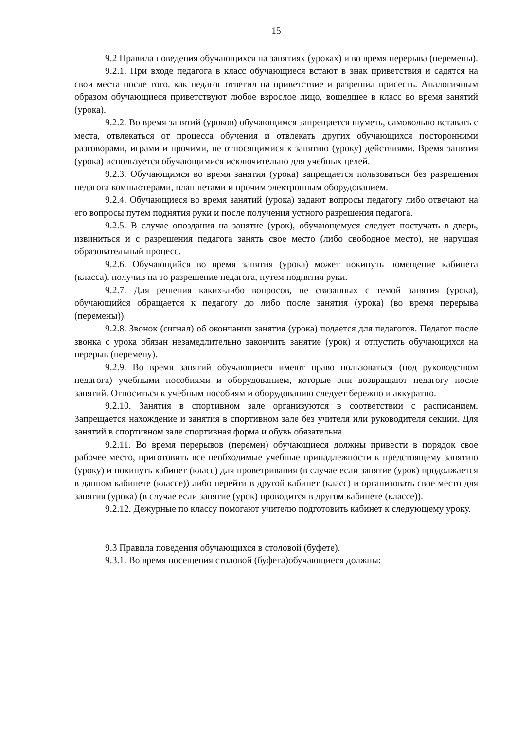15
9.2 Правила поведения обучающихся на занятиях (уроках) и во время перерыва (перемены).
9.2.1. При входе педагога в класс обучающиеся встают в знак приветствия и садятся на свои места после того, как педагог ответил на приветствие и разрешил присесть. Аналогичным образом обучающиеся приветствуют любое взрослое лицо, вошедшее в класс во время занятий (урока).
9.2.2. Во время занятий (уроков) обучающимся запрещается шуметь, самовольно вставать с места, отвлекаться от процесса обучения и отвлекать других обучающихся посторонними разговорами, играми и прочими, не относящимися к занятию (уроку) действиями. Время занятия (урока) используется обучающимися исключительно для учебных целей.
9.2.3. Обучающимся во время занятия (урока) запрещается пользоваться без разрешения педагога компьютерами, планшетами и прочим электронным оборудованием.
9.2.4. Обучающиеся во время занятий (урока) задают вопросы педагогу либо отвечают на его вопросы путем поднятия руки и после получения устного разрешения педагога.
9.2.5. В случае опоздания на занятие (урок), обучающемуся следует постучать в дверь, извиниться и с разрешения педагога занять свое место (либо свободное место), не нарушая образовательный процесс.
9.2.6. Обучающийся во время занятия (урока) может покинуть помещение кабинета (класса), получив на то разрешение педагога, путем поднятия руки.
9.2.7. Для решения каких-либо вопросов, не связанных с темой занятия (урока), обучающийся обращается к педагогу до либо после занятия (урока) (во время перерыва (перемены)).
9.2.8. Звонок (сигнал) об окончании занятия (урока) подается для педагогов. Педагог после звонка с урока обязан незамедлительно закончить занятие (урок) и отпустить обучающихся на перерыв (перемену).
9.2.9. Во время занятий обучающиеся имеют право пользоваться (под руководством педагога) учебными пособиями и оборудованием, которые они возвращают педагогу после занятий. Относиться к учебным пособиям и оборудованию следует бережно и аккуратно.
9.2.10. Занятия в спортивном зале организуются в соответствии с расписанием. Запрещается нахождение и занятия в спортивном зале без учителя или руководителя секции. Для занятий в спортивном зале спортивная форма и обувь обязательна.
9.2.11. Во время перерывов (перемен) обучающиеся должны привести в порядок свое рабочее место, приготовить все необходимые учебные принадлежности к предстоящему занятию (уроку) и покинуть кабинет (класс) для проветривания (в случае если занятие (урок) продолжается в данном кабинете (классе)) либо перейти в другой кабинет (класс) и организовать свое место для занятия (урока) (в случае если занятие (урок) проводится в другом кабинете (классе)).
9.2.12. Дежурные по классу помогают учителю подготовить кабинет к следующему уроку.
9.3 Правила поведения обучающихся в столовой (буфете).
9.3.1. Во время посещения столовой (буфета)обучающиеся должны: